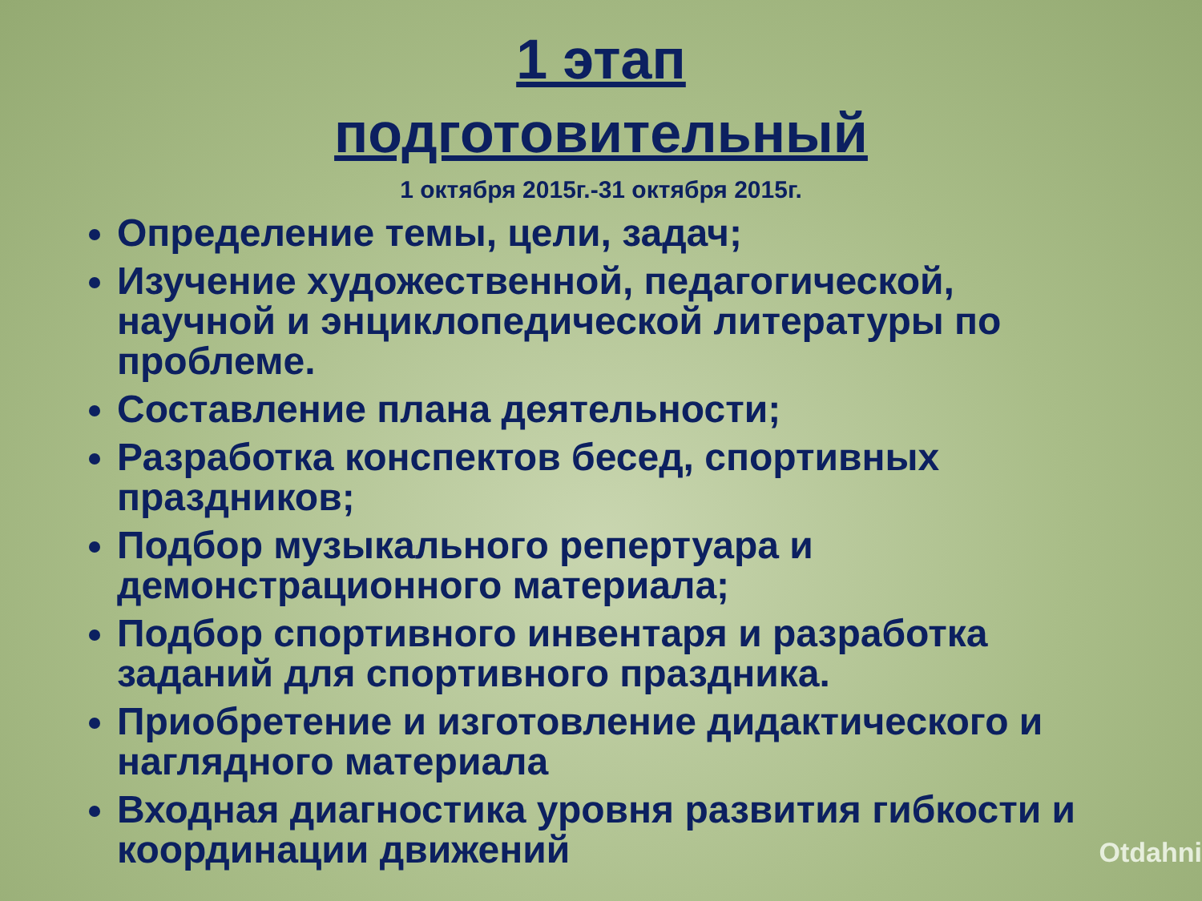1 этап
подготовительный
1 октября 2015г.-31 октября 2015г.
Определение темы, цели, задач;
Изучение художественной, педагогической, научной и энциклопедической литературы по проблеме.
Составление плана деятельности;
Разработка конспектов бесед, спортивных праздников;
Подбор музыкального репертуара и демонстрационного материала;
Подбор спортивного инвентаря и разработка заданий для спортивного праздника.
Приобретение и изготовление дидактического и наглядного материала
Входная диагностика уровня развития гибкости и координации движений
Otdahni